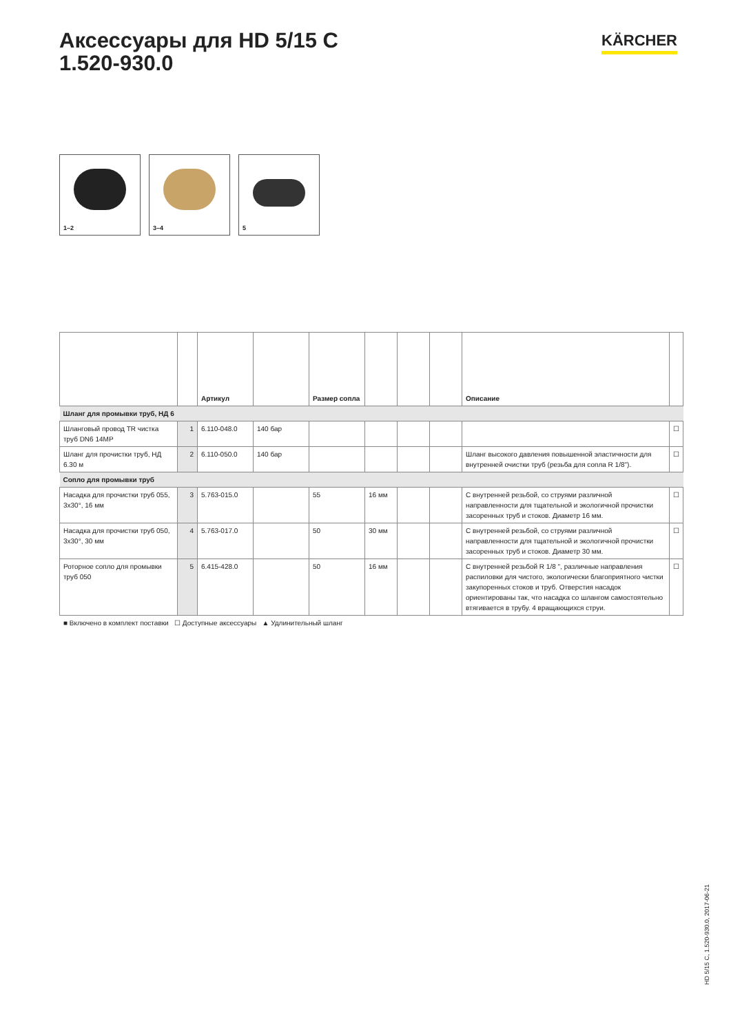Аксессуары для HD 5/15 C
1.520-930.0
KÄRCHER
1–2
3–4
5
| | | Артикул | | Размер сопла | | | | Описание | |
| --- | --- | --- | --- | --- | --- | --- | --- | --- | --- |
| Шланг для промывки труб, НД 6 | | | | | | | | | |
| Шланговый провод TR чистка труб DN6 14MP | 1 | 6.110-048.0 | 140 бар | | | | | | ☐ |
| Шланг для прочистки труб, НД 6.30 м | 2 | 6.110-050.0 | 140 бар | | | | | Шланг высокого давления повышенной эластичности для внутренней очистки труб (резьба для сопла R 1/8"). | ☐ |
| Сопло для промывки труб | | | | | | | | | |
| Насадка для прочистки труб 055, 3x30°, 16 мм | 3 | 5.763-015.0 | | 55 | 16 мм | | | С внутренней резьбой, со струями различной направленности для тщательной и экологичной прочистки засоренных труб и стоков. Диаметр 16 мм. | ☐ |
| Насадка для прочистки труб 050, 3x30°, 30 мм | 4 | 5.763-017.0 | | 50 | 30 мм | | | С внутренней резьбой, со струями различной направленности для тщательной и экологичной прочистки засоренных труб и стоков. Диаметр 30 мм. | ☐ |
| Роторное сопло для промывки труб 050 | 5 | 6.415-428.0 | | 50 | 16 мм | | | С внутренней резьбой R 1/8 ", различные направления распиловки для чистого, экологически благоприятного чистки закупоренных стоков и труб. Отверстия насадок ориентированы так, что насадка со шлангом самостоятельно втягивается в трубу. 4 вращающихся струи. | ☐ |
■ Включено в комплект поставки ☐ Доступные аксессуары ▲ Удлинительный шланг
HD 5/15 C, 1.520-930.0, 2017-06-21